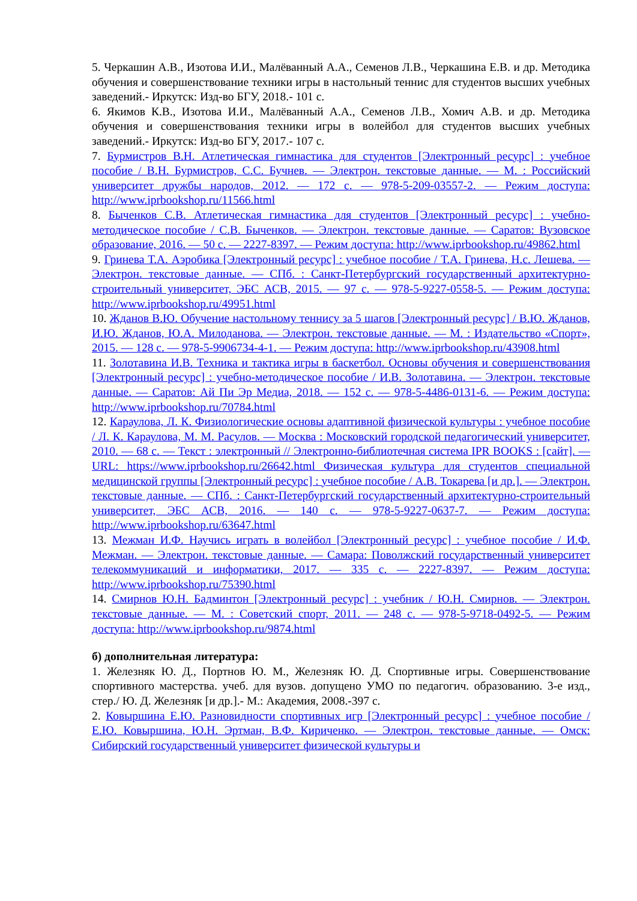5. Черкашин А.В., Изотова И.И., Малёванный А.А., Семенов Л.В., Черкашина Е.В. и др. Методика обучения и совершенствование техники игры в настольный теннис для студентов высших учебных заведений.- Иркутск: Изд-во БГУ, 2018.- 101 с.
6. Якимов К.В., Изотова И.И., Малёванный А.А., Семенов Л.В., Хомич А.В. и др. Методика обучения и совершенствования техники игры в волейбол для студентов высших учебных заведений.- Иркутск: Изд-во БГУ, 2017.- 107 с.
7. Бурмистров В.Н. Атлетическая гимнастика для студентов [Электронный ресурс] : учебное пособие / В.Н. Бурмистров, С.С. Бучнев. — Электрон. текстовые данные. — М. : Российский университет дружбы народов, 2012. — 172 с. — 978-5-209-03557-2. — Режим доступа: http://www.iprbookshop.ru/11566.html
8. Быченков С.В. Атлетическая гимнастика для студентов [Электронный ресурс] : учебно-методическое пособие / С.В. Быченков. — Электрон. текстовые данные. — Саратов: Вузовское образование, 2016. — 50 с. — 2227-8397. — Режим доступа: http://www.iprbookshop.ru/49862.html
9. Гринева Т.А. Аэробика [Электронный ресурс] : учебное пособие / Т.А. Гринева, Н.с. Лешева. — Электрон. текстовые данные. — СПб. : Санкт-Петербургский государственный архитектурно-строительный университет, ЭБС АСВ, 2015. — 97 с. — 978-5-9227-0558-5. — Режим доступа: http://www.iprbookshop.ru/49951.html
10. Жданов В.Ю. Обучение настольному теннису за 5 шагов [Электронный ресурс] / В.Ю. Жданов, И.Ю. Жданов, Ю.А. Милоданова. — Электрон. текстовые данные. — М. : Издательство «Спорт», 2015. — 128 с. — 978-5-9906734-4-1. — Режим доступа: http://www.iprbookshop.ru/43908.html
11. Золотавина И.В. Техника и тактика игры в баскетбол. Основы обучения и совершенствования [Электронный ресурс] : учебно-методическое пособие / И.В. Золотавина. — Электрон. текстовые данные. — Саратов: Ай Пи Эр Медиа, 2018. — 152 с. — 978-5-4486-0131-6. — Режим доступа: http://www.iprbookshop.ru/70784.html
12. Караулова, Л. К. Физиологические основы адаптивной физической культуры : учебное пособие / Л. К. Караулова, М. М. Расулов. — Москва : Московский городской педагогический университет, 2010. — 68 с. — Текст : электронный // Электронно-библиотечная система IPR BOOKS : [сайт]. — URL: https://www.iprbookshop.ru/26642.html Физическая культура для студентов специальной медицинской группы [Электронный ресурс] : учебное пособие / А.В. Токарева [и др.]. — Электрон. текстовые данные. — СПб. : Санкт-Петербургский государственный архитектурно-строительный университет, ЭБС АСВ, 2016. — 140 с. — 978-5-9227-0637-7. — Режим доступа: http://www.iprbookshop.ru/63647.html
13. Межман И.Ф. Научись играть в волейбол [Электронный ресурс] : учебное пособие / И.Ф. Межман. — Электрон. текстовые данные. — Самара: Поволжский государственный университет телекоммуникаций и информатики, 2017. — 335 с. — 2227-8397. — Режим доступа: http://www.iprbookshop.ru/75390.html
14. Смирнов Ю.Н. Бадминтон [Электронный ресурс] : учебник / Ю.Н. Смирнов. — Электрон. текстовые данные. — М. : Советский спорт, 2011. — 248 с. — 978-5-9718-0492-5. — Режим доступа: http://www.iprbookshop.ru/9874.html
б) дополнительная литература:
1. Железняк Ю. Д., Портнов Ю. М., Железняк Ю. Д. Спортивные игры. Совершенствование спортивного мастерства. учеб. для вузов. допущено УМО по педагогич. образованию. 3-е изд., стер./ Ю. Д. Железняк [и др.].- М.: Академия, 2008.-397 с.
2. Ковыршина Е.Ю. Разновидности спортивных игр [Электронный ресурс] : учебное пособие / Е.Ю. Ковыршина, Ю.Н. Эртман, В.Ф. Кириченко. — Электрон. текстовые данные. — Омск: Сибирский государственный университет физической культуры и